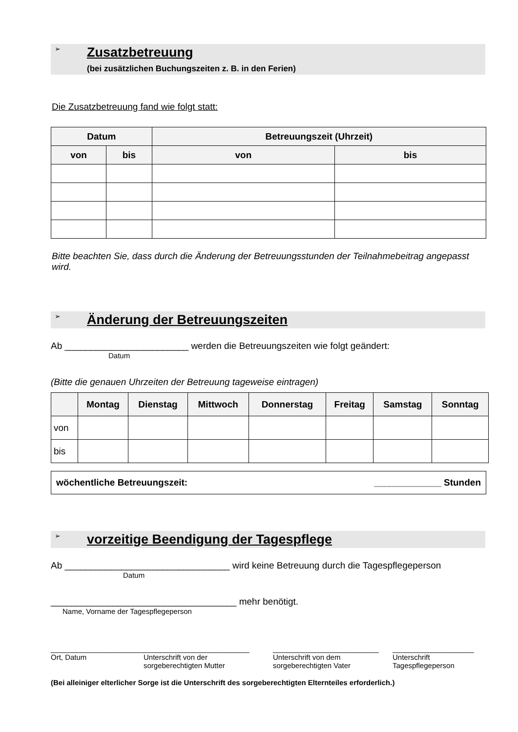➢
Zusatzbetreuung
(bei zusätzlichen Buchungszeiten z. B. in den Ferien)
Die Zusatzbetreuung fand wie folgt statt:
| Datum | | Betreuungszeit (Uhrzeit) | |
| --- | --- | --- | --- |
| von | bis | von | bis |
Bitte beachten Sie, dass durch die Änderung der Betreuungsstunden der Teilnahmebeitrag angepasst wird.
➢
Änderung der Betreuungszeiten
Ab ________________________ werden die Betreuungszeiten wie folgt geändert:
Datum
(Bitte die genauen Uhrzeiten der Betreuung tageweise eintragen)
| | Montag | Dienstag | Mittwoch | Donnerstag | Freitag | Samstag | Sonntag |
| --- | --- | --- | --- | --- | --- | --- | --- |
| von | | | | | | | |
| bis | | | | | | | |
wöchentliche Betreuungszeit: _____________ Stunden
➢
vorzeitige Beendigung der Tagespflege
Ab ________________________________ wird keine Betreuung durch die Tagespflegeperson
Datum
____________________________________ mehr benötigt.
Name, Vorname der Tagespflegeperson
_______________________
Ort, Datum
__________________________
Unterschrift von der sorgeberechtigten Mutter
__________________________
Unterschrift von dem sorgeberechtigten Vater
____________________
Unterschrift
Tagespflegeperson
(Bei alleiniger elterlicher Sorge ist die Unterschrift des sorgeberechtigten Elternteiles erforderlich.)